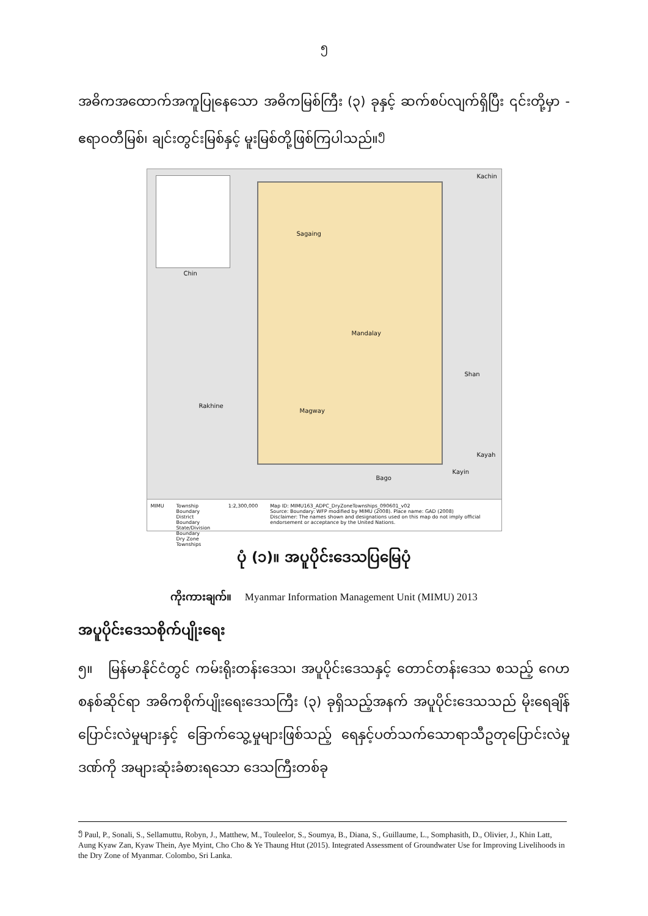၅
အဓိကအထောက်အကူပြုနေသော အဓိကမြစ်ကြီး (၃) ခုနှင့် ဆက်စပ်လျက်ရှိပြီး ၎င်းတို့မှာ - ဧရာဝတီမြစ်၊ ချင်းတွင်းမြစ်နှင့် မူးမြစ်တို့ဖြစ်ကြပါသည်။<sup>၅</sup>
Kachin
Chin
Sagaing
Mandalay
Shan
Rakhine
Magway
Kayah
Kayin
Bago
MIMU Township Boundary
District Boundary
State/Division Boundary
Dry Zone Townships 1:2,300,000 Map ID: MIMU163_ADPC_DryZoneTownships_090601_v02
Source: Boundary: WFP modified by MIMU (2008). Place name: GAD (2008)
Disclaimer: The names shown and designations used on this map do not imply official endorsement or acceptance by the United Nations.
ပုံ (၁)။ အပူပိုင်းဒေသပြမြေပုံ
ကိုးကားချက်။ Myanmar Information Management Unit (MIMU) 2013
အပူပိုင်းဒေသစိုက်ပျိုးရေး
၅။ မြန်မာနိုင်ငံတွင် ကမ်းရိုးတန်းဒေသ၊ အပူပိုင်းဒေသနှင့် တောင်တန်းဒေသ စသည့် ဂေဟစနစ်ဆိုင်ရာ အဓိကစိုက်ပျိုးရေးဒေသကြီး (၃) ခုရှိသည့်အနက် အပူပိုင်းဒေသသည် မိုးရေချိန်ပြောင်းလဲမှုများနှင့် ခြောက်သွေ့မှုများဖြစ်သည့် ရေနှင့်ပတ်သက်သောရာသီဥတုပြောင်းလဲမှုဒဏ်ကို အများဆုံးခံစားရသော ဒေသကြီးတစ်ခု
<sup>၅</sup> Paul, P., Sonali, S., Sellamuttu, Robyn, J., Matthew, M., Touleelor, S., Soumya, B., Diana, S., Guillaume, L., Somphasith, D., Olivier, J., Khin Latt, Aung Kyaw Zan, Kyaw Thein, Aye Myint, Cho Cho & Ye Thaung Htut (2015). Integrated Assessment of Groundwater Use for Improving Livelihoods in the Dry Zone of Myanmar. Colombo, Sri Lanka.